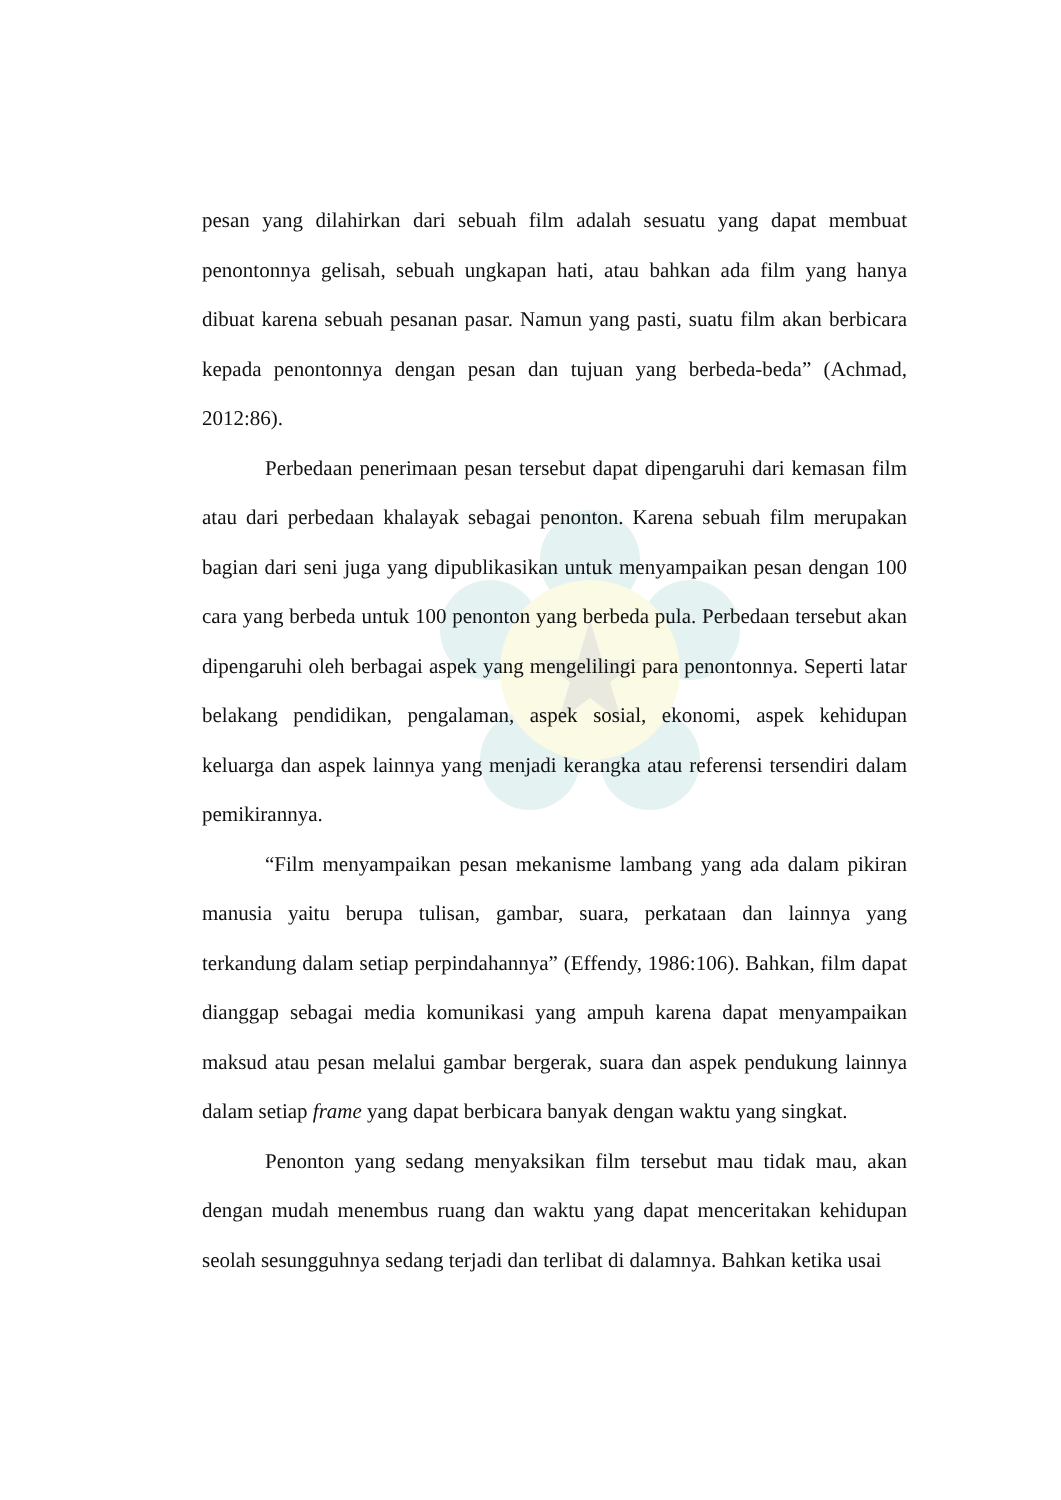pesan yang dilahirkan dari sebuah film adalah sesuatu yang dapat membuat penontonnya gelisah, sebuah ungkapan hati, atau bahkan ada film yang hanya dibuat karena sebuah pesanan pasar. Namun yang pasti, suatu film akan berbicara kepada penontonnya dengan pesan dan tujuan yang berbeda-beda” (Achmad, 2012:86).
Perbedaan penerimaan pesan tersebut dapat dipengaruhi dari kemasan film atau dari perbedaan khalayak sebagai penonton. Karena sebuah film merupakan bagian dari seni juga yang dipublikasikan untuk menyampaikan pesan dengan 100 cara yang berbeda untuk 100 penonton yang berbeda pula. Perbedaan tersebut akan dipengaruhi oleh berbagai aspek yang mengelilingi para penontonnya. Seperti latar belakang pendidikan, pengalaman, aspek sosial, ekonomi, aspek kehidupan keluarga dan aspek lainnya yang menjadi kerangka atau referensi tersendiri dalam pemikirannya.
“Film menyampaikan pesan mekanisme lambang yang ada dalam pikiran manusia yaitu berupa tulisan, gambar, suara, perkataan dan lainnya yang terkandung dalam setiap perpindahannya” (Effendy, 1986:106). Bahkan, film dapat dianggap sebagai media komunikasi yang ampuh karena dapat menyampaikan maksud atau pesan melalui gambar bergerak, suara dan aspek pendukung lainnya dalam setiap frame yang dapat berbicara banyak dengan waktu yang singkat.
Penonton yang sedang menyaksikan film tersebut mau tidak mau, akan dengan mudah menembus ruang dan waktu yang dapat menceritakan kehidupan seolah sesungguhnya sedang terjadi dan terlibat di dalamnya. Bahkan ketika usai